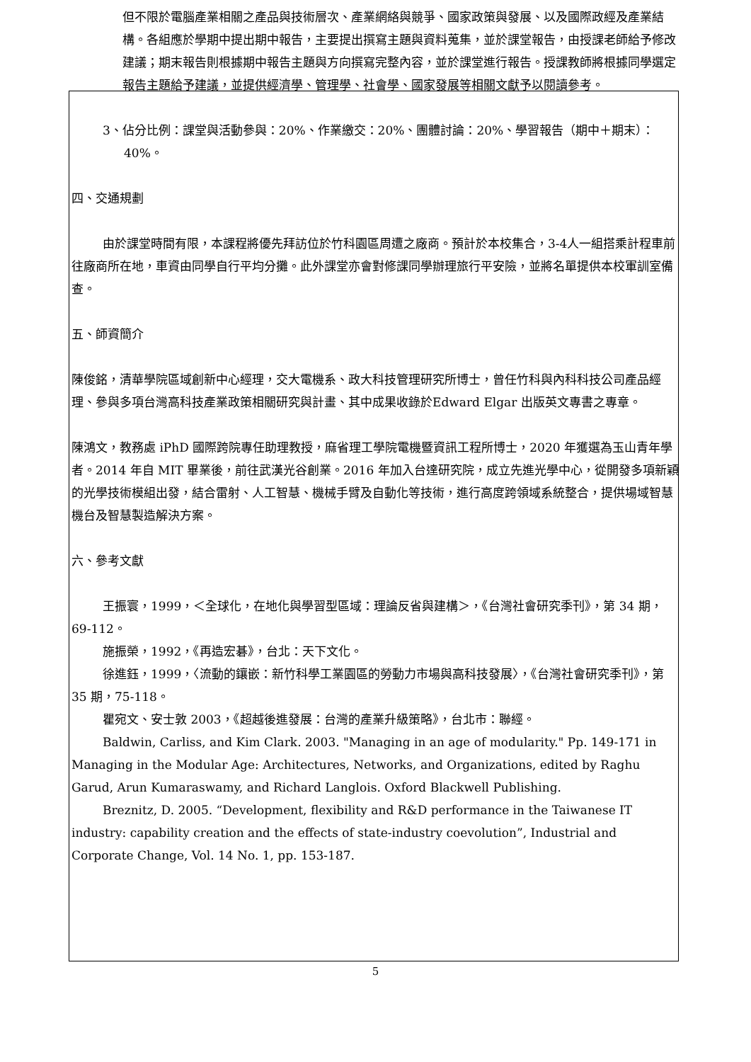但不限於電腦產業相關之產品與技術層次、產業網絡與競爭、國家政策與發展、以及國際政經及產業結構。各組應於學期中提出期中報告，主要提出撰寫主題與資料蒐集，並於課堂報告，由授課老師給予修改建議；期末報告則根據期中報告主題與方向撰寫完整內容，並於課堂進行報告。授課教師將根據同學選定報告主題給予建議，並提供經濟學、管理學、社會學、國家發展等相關文獻予以閱讀參考。
3、佔分比例：課堂與活動參與：20%、作業繳交：20%、團體討論：20%、學習報告（期中＋期末）：40%。
四、交通規劃
由於課堂時間有限，本課程將優先拜訪位於竹科園區周遭之廠商。預計於本校集合，3-4人一組搭乘計程車前往廠商所在地，車資由同學自行平均分攤。此外課堂亦會對修課同學辦理旅行平安險，並將名單提供本校軍訓室備查。
五、師資簡介
陳俊銘，清華學院區域創新中心經理，交大電機系、政大科技管理研究所博士，曾任竹科與內科科技公司產品經理、參與多項台灣高科技產業政策相關研究與計畫、其中成果收錄於Edward Elgar 出版英文專書之專章。
陳鴻文，教務處 iPhD 國際跨院專任助理教授，麻省理工學院電機暨資訊工程所博士，2020 年獲選為玉山青年學者。2014 年自 MIT 畢業後，前往武漢光谷創業。2016 年加入台達研究院，成立先進光學中心，從開發多項新穎的光學技術模組出發，結合雷射、人工智慧、機械手臂及自動化等技術，進行高度跨領域系統整合，提供場域智慧機台及智慧製造解決方案。
六、參考文獻
王振寰，1999，＜全球化，在地化與學習型區域：理論反省與建構＞，《台灣社會研究季刊》，第 34 期，69-112。
施振榮，1992，《再造宏碁》，台北：天下文化。
徐進鈺，1999，〈流動的鑲嵌：新竹科學工業園區的勞動力市場與高科技發展〉，《台灣社會研究季刊》，第 35 期，75-118。
瞿宛文、安士敦 2003，《超越後進發展：台灣的產業升級策略》，台北市：聯經。
Baldwin, Carliss, and Kim Clark. 2003. "Managing in an age of modularity." Pp. 149-171 in Managing in the Modular Age: Architectures, Networks, and Organizations, edited by Raghu Garud, Arun Kumaraswamy, and Richard Langlois. Oxford Blackwell Publishing.
Breznitz, D. 2005. “Development, flexibility and R&D performance in the Taiwanese IT industry: capability creation and the effects of state-industry coevolution”, Industrial and Corporate Change, Vol. 14 No. 1, pp. 153-187.
5